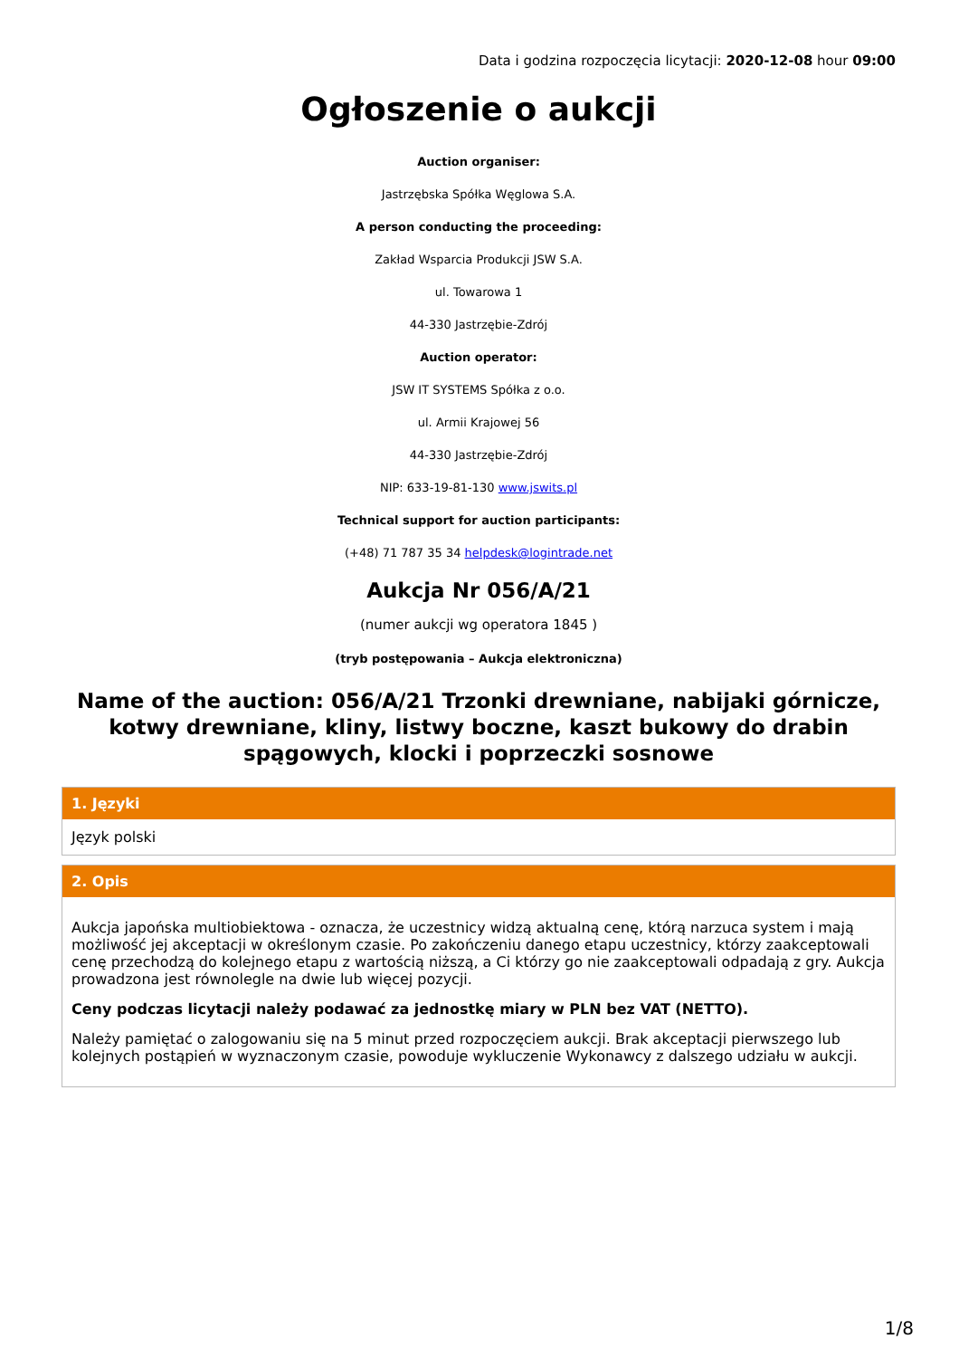Data i godzina rozpoczęcia licytacji: 2020-12-08 hour 09:00
Ogłoszenie o aukcji
Auction organiser:
Jastrzębska Spółka Węglowa S.A.
A person conducting the proceeding:
Zakład Wsparcia Produkcji JSW S.A.
ul. Towarowa 1
44-330 Jastrzębie-Zdrój
Auction operator:
JSW IT SYSTEMS Spółka z o.o.
ul. Armii Krajowej 56
44-330 Jastrzębie-Zdrój
NIP: 633-19-81-130 www.jswits.pl
Technical support for auction participants:
(+48) 71 787 35 34 helpdesk@logintrade.net
Aukcja Nr 056/A/21
(numer aukcji wg operatora 1845 )
(tryb postępowania – Aukcja elektroniczna)
Name of the auction: 056/A/21 Trzonki drewniane, nabijaki górnicze, kotwy drewniane, kliny, listwy boczne, kaszt bukowy do drabin spągowych, klocki i poprzeczki sosnowe
1. Języki
Język polski
2. Opis
Aukcja japońska multiobiektowa - oznacza, że uczestnicy widzą aktualną cenę, którą narzuca system i mają możliwość jej akceptacji w określonym czasie. Po zakończeniu danego etapu uczestnicy, którzy zaakceptowali cenę przechodzą do kolejnego etapu z wartością niższą, a Ci którzy go nie zaakceptowali odpadają z gry. Aukcja prowadzona jest równolegle na dwie lub więcej pozycji.
Ceny podczas licytacji należy podawać za jednostkę miary w PLN bez VAT (NETTO).
Należy pamiętać o zalogowaniu się na 5 minut przed rozpoczęciem aukcji. Brak akceptacji pierwszego lub kolejnych postąpień w wyznaczonym czasie, powoduje wykluczenie Wykonawcy z dalszego udziału w aukcji.
1/8